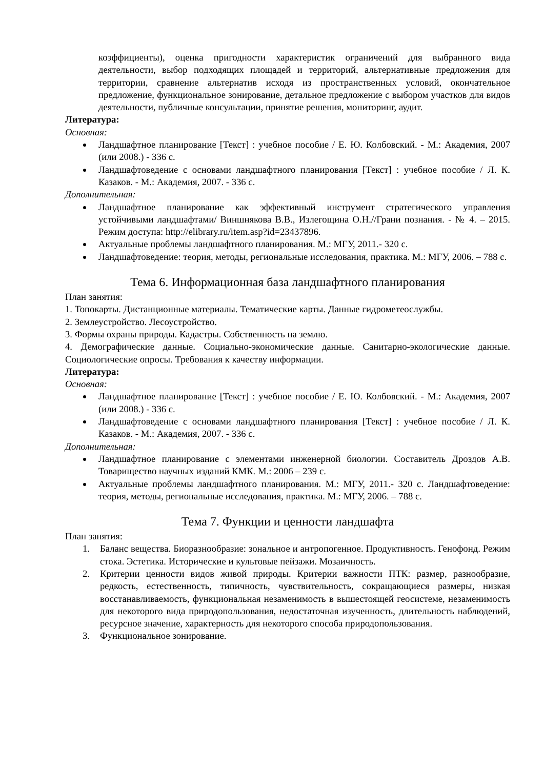коэффициенты), оценка пригодности характеристик ограничений для выбранного вида деятельности, выбор подходящих площадей и территорий, альтернативные предложения для территории, сравнение альтернатив исходя из пространственных условий, окончательное предложение, функциональное зонирование, детальное предложение с выбором участков для видов деятельности, публичные консультации, принятие решения, мониторинг, аудит.
Литература:
Основная:
Ландшафтное планирование [Текст] : учебное пособие / Е. Ю. Колбовский. - М.: Академия, 2007 (или 2008.) - 336 с.
Ландшафтоведение с основами ландшафтного планирования [Текст] : учебное пособие / Л. К. Казаков. - М.: Академия, 2007. - 336 с.
Дополнительная:
Ландшафтное планирование как эффективный инструмент стратегического управления устойчивыми ландшафтами/ Виншнякова В.В., Излегощина О.Н.//Грани познания. - № 4. – 2015. Режим доступа: http://elibrary.ru/item.asp?id=23437896.
Актуальные проблемы ландшафтного планирования. М.: МГУ, 2011.- 320 с.
Ландшафтоведение: теория, методы, региональные исследования, практика. М.: МГУ, 2006. – 788 с.
Тема 6. Информационная база ландшафтного планирования
План занятия:
1. Топокарты. Дистанционные материалы. Тематические карты. Данные гидрометеослужбы.
2. Землеустройство. Лесоустройство.
3. Формы охраны природы. Кадастры. Собственность на землю.
4. Демографические данные. Социально-экономические данные. Санитарно-экологические данные. Социологические опросы. Требования к качеству информации.
Литература:
Основная:
Ландшафтное планирование [Текст] : учебное пособие / Е. Ю. Колбовский. - М.: Академия, 2007 (или 2008.) - 336 с.
Ландшафтоведение с основами ландшафтного планирования [Текст] : учебное пособие / Л. К. Казаков. - М.: Академия, 2007. - 336 с.
Дополнительная:
Ландшафтное планирование с элементами инженерной биологии. Составитель Дроздов А.В. Товарищество научных изданий КМК. М.: 2006 – 239 с.
Актуальные проблемы ландшафтного планирования. М.: МГУ, 2011.- 320 с. Ландшафтоведение: теория, методы, региональные исследования, практика. М.: МГУ, 2006. – 788 с.
Тема 7. Функции и ценности ландшафта
План занятия:
1. Баланс вещества. Биоразнообразие: зональное и антропогенное. Продуктивность. Генофонд. Режим стока. Эстетика. Исторические и культовые пейзажи. Мозаичность.
2. Критерии ценности видов живой природы. Критерии важности ПТК: размер, разнообразие, редкость, естественность, типичность, чувствительность, сокращающиеся размеры, низкая восстанавливаемость, функциональная незаменимость в вышестоящей геосистеме, незаменимость для некоторого вида природопользования, недостаточная изученность, длительность наблюдений, ресурсное значение, характерность для некоторого способа природопользования.
3. Функциональное зонирование.